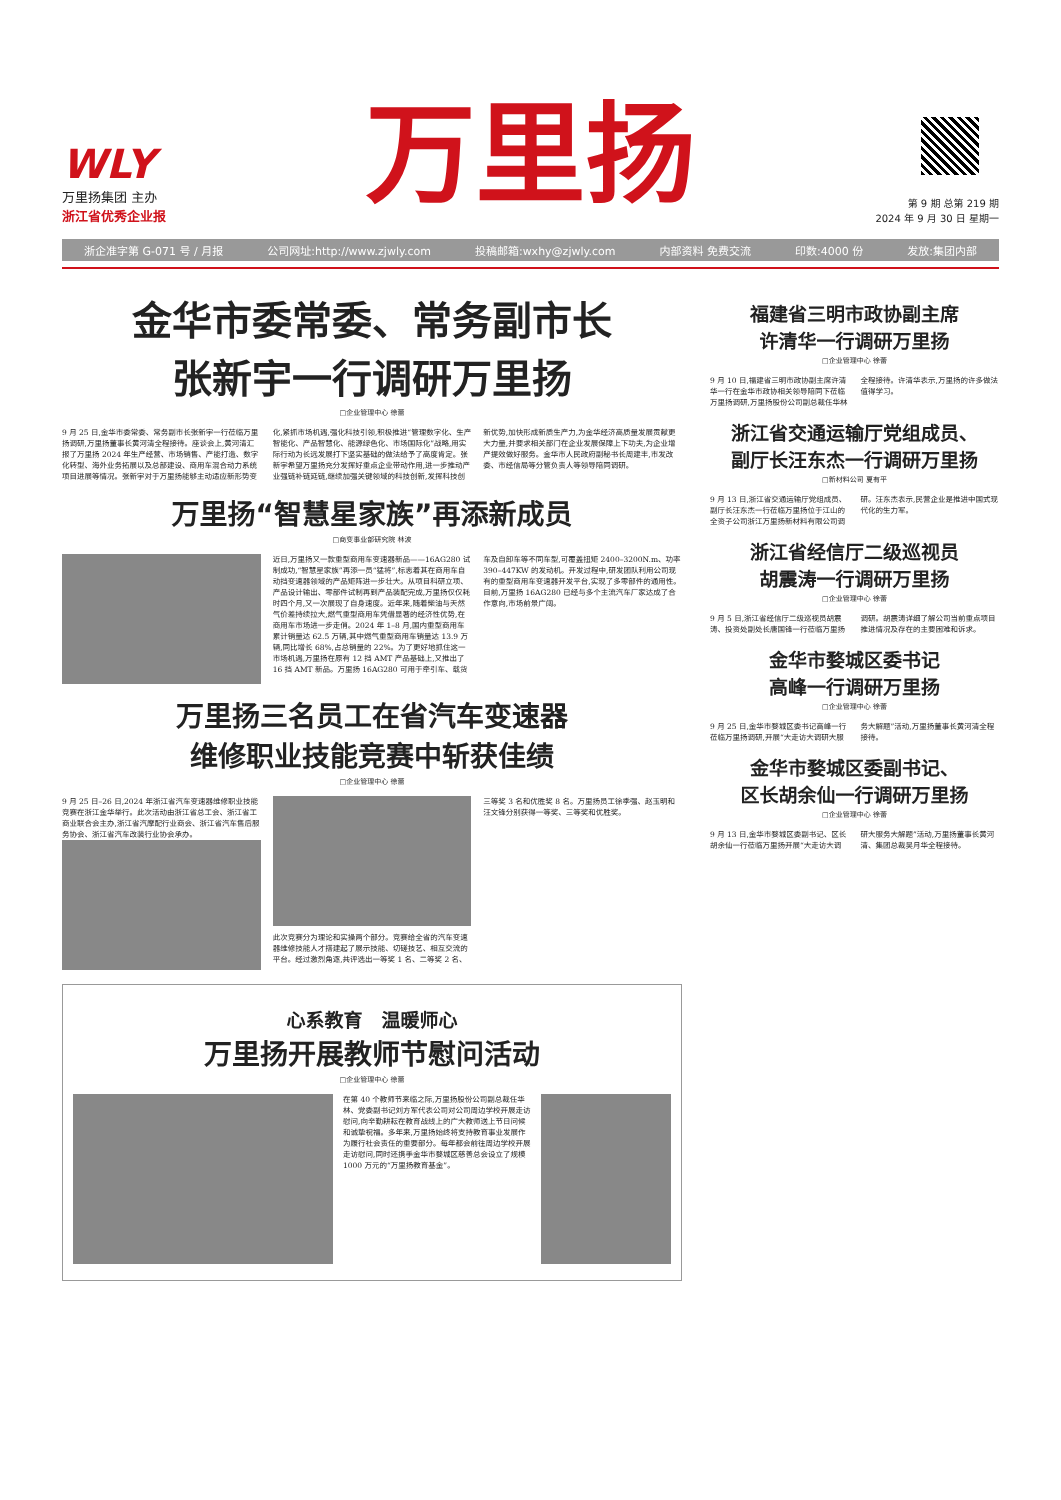WLY
万里扬集团 主办
浙江省优秀企业报
万里扬
第 9 期 总第 219 期
2024 年 9 月 30 日 星期一
浙企准字第 G-071 号 / 月报 公司网址:http://www.zjwly.com 投稿邮箱:wxhy@zjwly.com 内部资料 免费交流 印数:4000 份 发放:集团内部
金华市委常委、常务副市长
张新宇一行调研万里扬
□企业管理中心 徐蕾
9 月 25 日,金华市委常委、常务副市长张新宇一行莅临万里扬调研,万里扬董事长黄河清全程接待。座谈会上,黄河清汇报了万里扬 2024 年生产经营、市场销售、产能打造、数字化转型、海外业务拓展以及总部建设、商用车混合动力系统项目进展等情况。张新宇对于万里扬能够主动适应新形势变化,紧抓市场机遇,强化科技引领,积极推进“管理数字化、生产智能化、产品智慧化、能源绿色化、市场国际化”战略,用实际行动为长远发展打下坚实基础的做法给予了高度肯定。张新宇希望万里扬充分发挥好重点企业带动作用,进一步推动产业强链补链延链,继续加强关键领域的科技创新,发挥科技创新优势,加快形成新质生产力,为金华经济高质量发展贡献更大力量,并要求相关部门在企业发展保障上下功夫,为企业增产提效做好服务。金华市人民政府副秘书长周建丰,市发改委、市经信局等分管负责人等领导陪同调研。
万里扬“智慧星家族”再添新成员
□商变事业部研究院 林波
近日,万里扬又一款重型商用车变速器新品——16AG280 试制成功,“智慧星家族”再添一员“猛将”,标志着其在商用车自动挡变速器领域的产品矩阵进一步壮大。从项目科研立项、产品设计输出、零部件试制再到产品装配完成,万里扬仅仅耗时四个月,又一次展现了自身速度。近年来,随着柴油与天然气价差持续拉大,燃气重型商用车凭借显著的经济性优势,在商用车市场进一步走俏。2024 年 1–8 月,国内重型商用车累计销量达 62.5 万辆,其中燃气重型商用车销量达 13.9 万辆,同比增长 68%,占总销量的 22%。为了更好地抓住这一市场机遇,万里扬在原有 12 挡 AMT 产品基础上,又推出了 16 挡 AMT 新品。万里扬 16AG280 可用于牵引车、载货车及自卸车等不同车型,可覆盖扭矩 2400–3200N.m、功率 390–447KW 的发动机。开发过程中,研发团队利用公司现有的重型商用车变速器开发平台,实现了多零部件的通用性。目前,万里扬 16AG280 已经与多个主流汽车厂家达成了合作意向,市场前景广阔。
万里扬三名员工在省汽车变速器
维修职业技能竞赛中斩获佳绩
□企业管理中心 徐蕾
9 月 25 日–26 日,2024 年浙江省汽车变速器维修职业技能竞赛在浙江金华举行。此次活动由浙江省总工会、浙江省工商业联合会主办,浙江省汽摩配行业商会、浙江省汽车售后服务协会、浙江省汽车改装行业协会承办。
此次竞赛分为理论和实操两个部分。竞赛给全省的汽车变速器维修技能人才搭建起了展示技能、切磋技艺、相互交流的平台。经过激烈角逐,共评选出一等奖 1 名、二等奖 2 名、三等奖 3 名和优胜奖 8 名。万里扬员工徐季强、赵玉明和汪文锋分别获得一等奖、三等奖和优胜奖。
心系教育　温暖师心
万里扬开展教师节慰问活动
□企业管理中心 徐蕾
在第 40 个教师节来临之际,万里扬股份公司副总裁任华林、党委副书记刘方军代表公司对公司周边学校开展走访慰问,向辛勤耕耘在教育战线上的广大教师送上节日问候和诚挚祝福。多年来,万里扬始终将支持教育事业发展作为履行社会责任的重要部分。每年都会前往周边学校开展走访慰问,同时还携手金华市婺城区慈善总会设立了规模 1000 万元的“万里扬教育基金”。
福建省三明市政协副主席
许清华一行调研万里扬
□企业管理中心 徐蕾
9 月 10 日,福建省三明市政协副主席许清华一行在金华市政协相关领导陪同下莅临万里扬调研,万里扬股份公司副总裁任华林全程接待。许清华表示,万里扬的许多做法值得学习。
浙江省交通运输厅党组成员、
副厅长汪东杰一行调研万里扬
□新材料公司 夏有平
9 月 13 日,浙江省交通运输厅党组成员、副厅长汪东杰一行莅临万里扬位于江山的全资子公司浙江万里扬新材料有限公司调研。汪东杰表示,民营企业是推进中国式现代化的生力军。
浙江省经信厅二级巡视员
胡震涛一行调研万里扬
□企业管理中心 徐蕾
9 月 5 日,浙江省经信厅二级巡视员胡震涛、投资处副处长唐国锋一行莅临万里扬调研。胡震涛详细了解公司当前重点项目推进情况及存在的主要困难和诉求。
金华市婺城区委书记
高峰一行调研万里扬
□企业管理中心 徐蕾
9 月 25 日,金华市婺城区委书记高峰一行莅临万里扬调研,开展“大走访大调研大服务大解题”活动,万里扬董事长黄河清全程接待。
金华市婺城区委副书记、
区长胡余仙一行调研万里扬
□企业管理中心 徐蕾
9 月 13 日,金华市婺城区委副书记、区长胡余仙一行莅临万里扬开展“大走访大调研大服务大解题”活动,万里扬董事长黄河清、集团总裁吴月华全程接待。